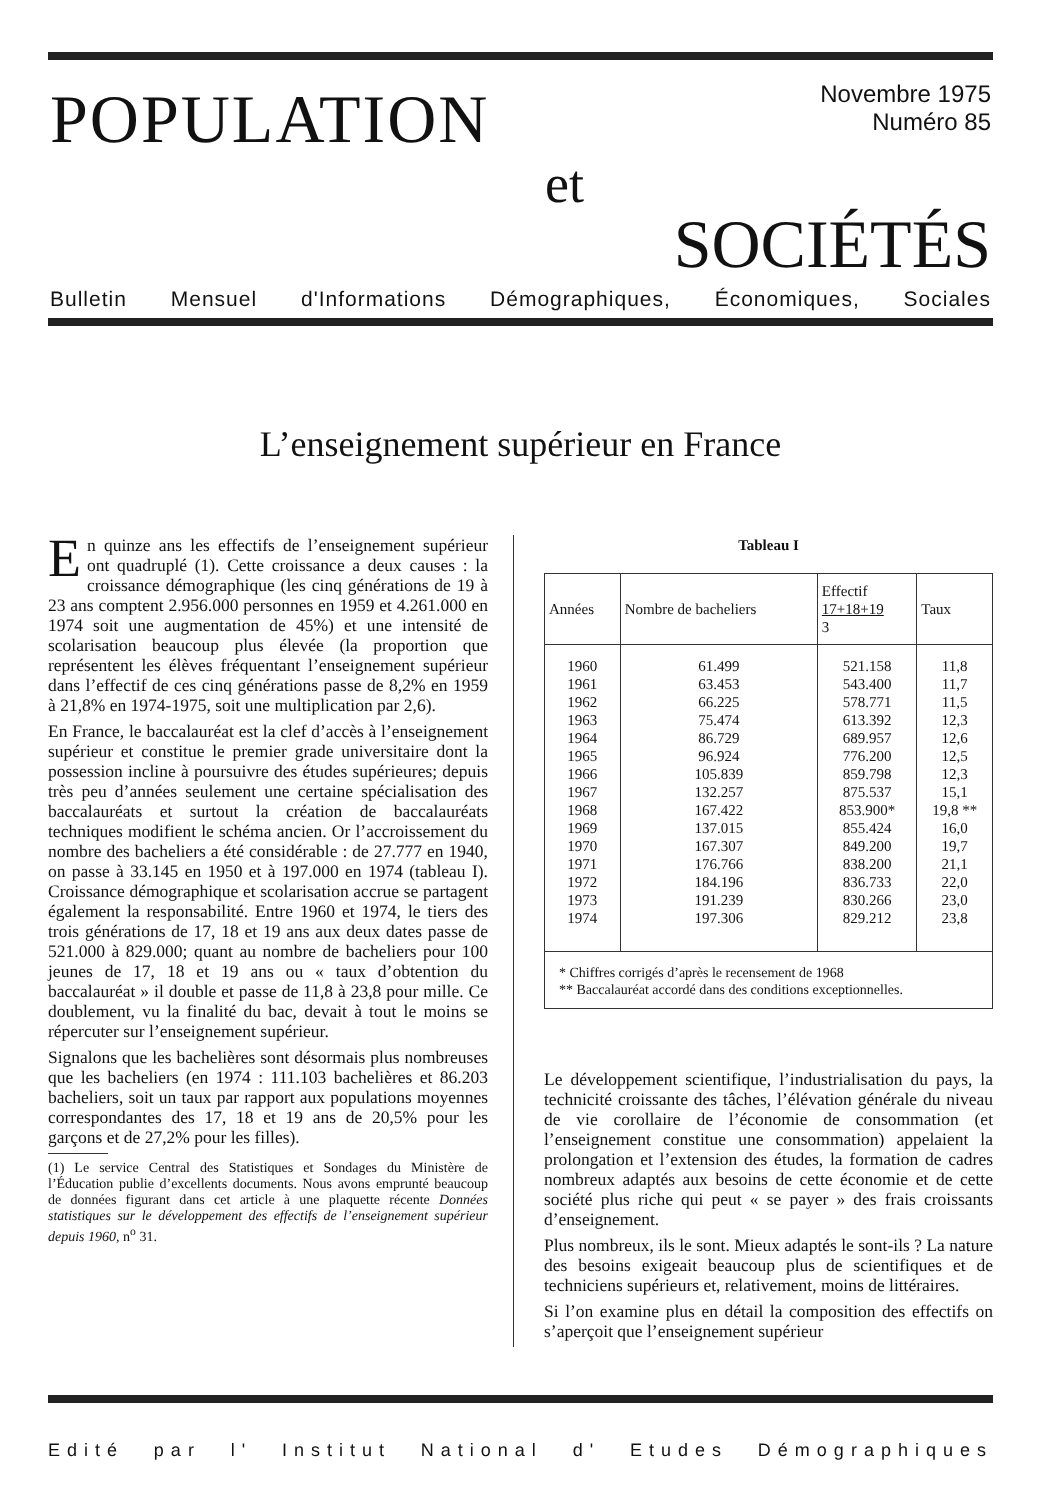POPULATION
Novembre 1975
Numéro 85
et
SOCIÉTÉS
Bulletin Mensuel d'Informations Démographiques, Économiques, Sociales
L’enseignement supérieur en France
En quinze ans les effectifs de l’enseignement supérieur ont quadruplé (1). Cette croissance a deux causes : la croissance démographique (les cinq générations de 19 à 23 ans comptent 2.956.000 personnes en 1959 et 4.261.000 en 1974 soit une augmentation de 45%) et une intensité de scolarisation beaucoup plus élevée (la proportion que représentent les élèves fréquentant l’enseignement supérieur dans l’effectif de ces cinq générations passe de 8,2% en 1959 à 21,8% en 1974-1975, soit une multiplication par 2,6).
En France, le baccalauréat est la clef d’accès à l’enseignement supérieur et constitue le premier grade universitaire dont la possession incline à poursuivre des études supérieures; depuis très peu d’années seulement une certaine spécialisation des baccalauréats et surtout la création de baccalauréats techniques modifient le schéma ancien. Or l’accroissement du nombre des bacheliers a été considérable : de 27.777 en 1940, on passe à 33.145 en 1950 et à 197.000 en 1974 (tableau I). Croissance démographique et scolarisation accrue se partagent également la responsabilité. Entre 1960 et 1974, le tiers des trois générations de 17, 18 et 19 ans aux deux dates passe de 521.000 à 829.000; quant au nombre de bacheliers pour 100 jeunes de 17, 18 et 19 ans ou « taux d’obtention du baccalauréat » il double et passe de 11,8 à 23,8 pour mille. Ce doublement, vu la finalité du bac, devait à tout le moins se répercuter sur l’enseignement supérieur.
Signalons que les bachelières sont désormais plus nombreuses que les bacheliers (en 1974 : 111.103 bachelières et 86.203 bacheliers, soit un taux par rapport aux populations moyennes correspondantes des 17, 18 et 19 ans de 20,5% pour les garçons et de 27,2% pour les filles).
(1) Le service Central des Statistiques et Sondages du Ministère de l’Éducation publie d’excellents documents. Nous avons emprunté beaucoup de données figurant dans cet article à une plaquette récente Données statistiques sur le développement des effectifs de l’enseignement supérieur depuis 1960, n<sup>o</sup> 31.
Tableau I
| Années | Nombre de bacheliers | Effectif 17+18+19 3 | Taux |
| --- | --- | --- | --- |
| 1960 | 61.499 | 521.158 | 11,8 |
| 1961 | 63.453 | 543.400 | 11,7 |
| 1962 | 66.225 | 578.771 | 11,5 |
| 1963 | 75.474 | 613.392 | 12,3 |
| 1964 | 86.729 | 689.957 | 12,6 |
| 1965 | 96.924 | 776.200 | 12,5 |
| 1966 | 105.839 | 859.798 | 12,3 |
| 1967 | 132.257 | 875.537 | 15,1 |
| 1968 | 167.422 | 853.900* | 19,8 ** |
| 1969 | 137.015 | 855.424 | 16,0 |
| 1970 | 167.307 | 849.200 | 19,7 |
| 1971 | 176.766 | 838.200 | 21,1 |
| 1972 | 184.196 | 836.733 | 22,0 |
| 1973 | 191.239 | 830.266 | 23,0 |
| 1974 | 197.306 | 829.212 | 23,8 |
* Chiffres corrigés d’après le recensement de 1968
** Baccalauréat accordé dans des conditions exceptionnelles.
Le développement scientifique, l’industrialisation du pays, la technicité croissante des tâches, l’élévation générale du niveau de vie corollaire de l’économie de consommation (et l’enseignement constitue une consommation) appelaient la prolongation et l’extension des études, la formation de cadres nombreux adaptés aux besoins de cette économie et de cette société plus riche qui peut « se payer » des frais croissants d’enseignement.
Plus nombreux, ils le sont. Mieux adaptés le sont-ils ? La nature des besoins exigeait beaucoup plus de scientifiques et de techniciens supérieurs et, relativement, moins de littéraires.
Si l’on examine plus en détail la composition des effectifs on s’aperçoit que l’enseignement supérieur
Edité par l' Institut National d' Etudes Démographiques